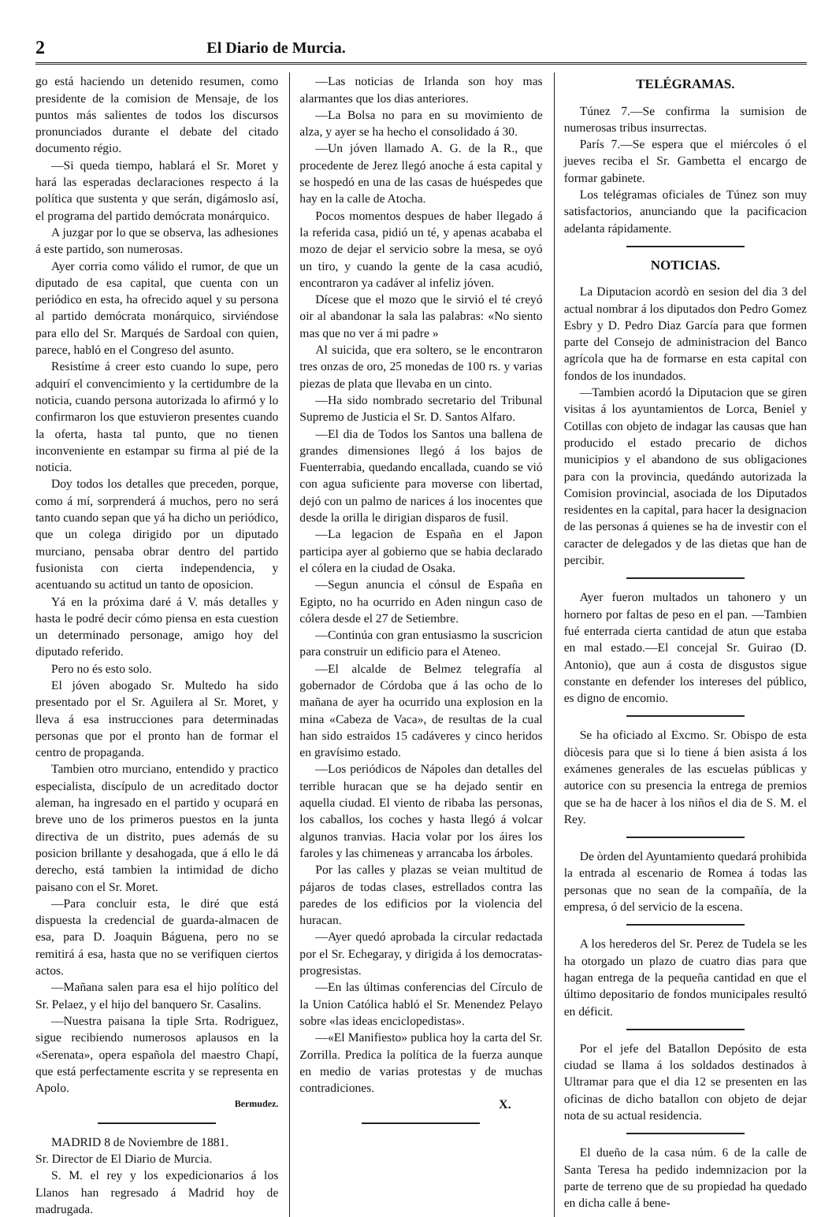2 El Diario de Murcia.
go está haciendo un detenido resumen, como presidente de la comision de Mensaje, de los puntos más salientes de todos los discursos pronunciados durante el debate del citado documento régio.
—Si queda tiempo, hablará el Sr. Moret y hará las esperadas declaraciones respecto á la política que sustenta y que serán, digámoslo así, el programa del partido demócrata monárquico.
A juzgar por lo que se observa, las adhesiones á este partido, son numerosas.
Ayer corria como válido el rumor, de que un diputado de esa capital, que cuenta con un periódico en esta, ha ofrecido aquel y su persona al partido demócrata monárquico, sirviéndose para ello del Sr. Marqués de Sardoal con quien, parece, habló en el Congreso del asunto.
Resistíme á creer esto cuando lo supe, pero adquirí el convencimiento y la certidumbre de la noticia, cuando persona autorizada lo afirmó y lo confirmaron los que estuvieron presentes cuando la oferta, hasta tal punto, que no tienen inconveniente en estampar su firma al pié de la noticia.
Doy todos los detalles que preceden, porque, como á mí, sorprenderá á muchos, pero no será tanto cuando sepan que yá ha dicho un periódico, que un colega dirigido por un diputado murciano, pensaba obrar dentro del partido fusionista con cierta independencia, y acentuando su actitud un tanto de oposicion.
Yá en la próxima daré á V. más detalles y hasta le podré decir cómo piensa en esta cuestion un determinado personage, amigo hoy del diputado referido.
Pero no és esto solo.
El jóven abogado Sr. Multedo ha sido presentado por el Sr. Aguilera al Sr. Moret, y lleva á esa instrucciones para determinadas personas que por el pronto han de formar el centro de propaganda.
Tambien otro murciano, entendido y practico especialista, discípulo de un acreditado doctor aleman, ha ingresado en el partido y ocupará en breve uno de los primeros puestos en la junta directiva de un distrito, pues además de su posicion brillante y desahogada, que á ello le dá derecho, está tambien la intimidad de dicho paisano con el Sr. Moret.
—Para concluir esta, le diré que está dispuesta la credencial de guarda-almacen de esa, para D. Joaquin Báguena, pero no se remitirá á esa, hasta que no se verifiquen ciertos actos.
—Mañana salen para esa el hijo político del Sr. Pelaez, y el hijo del banquero Sr. Casalins.
—Nuestra paisana la tiple Srta. Rodriguez, sigue recibiendo numerosos aplausos en la «Serenata», opera española del maestro Chapí, que está perfectamente escrita y se representa en Apolo.
Bermudez.
MADRID 8 de Noviembre de 1881.
Sr. Director de El Diario de Murcia.
S. M. el rey y los expedicionarios á los Llanos han regresado á Madrid hoy de madrugada.
—Las noticias de Irlanda son hoy mas alarmantes que los dias anteriores.
—La Bolsa no para en su movimiento de alza, y ayer se ha hecho el consolidado á 30.
—Un jóven llamado A. G. de la R., que procedente de Jerez llegó anoche á esta capital y se hospedó en una de las casas de huéspedes que hay en la calle de Atocha.
Pocos momentos despues de haber llegado á la referida casa, pidió un té, y apenas acababa el mozo de dejar el servicio sobre la mesa, se oyó un tiro, y cuando la gente de la casa acudió, encontraron ya cadáver al infeliz jóven.
Dícese que el mozo que le sirvió el té creyó oir al abandonar la sala las palabras: «No siento mas que no ver á mi padre »
Al suicida, que era soltero, se le encontraron tres onzas de oro, 25 monedas de 100 rs. y varias piezas de plata que llevaba en un cinto.
—Ha sido nombrado secretario del Tribunal Supremo de Justicia el Sr. D. Santos Alfaro.
—El dia de Todos los Santos una ballena de grandes dimensiones llegó á los bajos de Fuenterrabia, quedando encallada, cuando se vió con agua suficiente para moverse con libertad, dejó con un palmo de narices á los inocentes que desde la orilla le dirigian disparos de fusil.
—La legacion de España en el Japon participa ayer al gobierno que se habia declarado el cólera en la ciudad de Osaka.
—Segun anuncia el cónsul de España en Egipto, no ha ocurrido en Aden ningun caso de cólera desde el 27 de Setiembre.
—Continúa con gran entusiasmo la suscricion para construir un edificio para el Ateneo.
—El alcalde de Belmez telegrafía al gobernador de Córdoba que á las ocho de lo mañana de ayer ha ocurrido una explosion en la mina «Cabeza de Vaca», de resultas de la cual han sido estraidos 15 cadáveres y cinco heridos en gravísimo estado.
—Los periódicos de Nápoles dan detalles del terrible huracan que se ha dejado sentir en aquella ciudad. El viento de ribaba las personas, los caballos, los coches y hasta llegó á volcar algunos tranvias. Hacia volar por los áires los faroles y las chimeneas y arrancaba los árboles.
Por las calles y plazas se veian multitud de pájaros de todas clases, estrellados contra las paredes de los edificios por la violencia del huracan.
—Ayer quedó aprobada la circular redactada por el Sr. Echegaray, y dirigida á los democratas-progresistas.
—En las últimas conferencias del Círculo de la Union Católica habló el Sr. Menendez Pelayo sobre «las ideas enciclopedistas».
—«El Manifiesto» publica hoy la carta del Sr. Zorrilla. Predica la política de la fuerza aunque en medio de varias protestas y de muchas contradiciones.
X.
TELÉGRAMAS.
Túnez 7.—Se confirma la sumision de numerosas tribus insurrectas.
París 7.—Se espera que el miércoles ó el jueves reciba el Sr. Gambetta el encargo de formar gabinete.
Los telégramas oficiales de Túnez son muy satisfactorios, anunciando que la pacificacion adelanta rápidamente.
NOTICIAS.
La Diputacion acordò en sesion del dia 3 del actual nombrar á los diputados don Pedro Gomez Esbry y D. Pedro Diaz García para que formen parte del Consejo de administracion del Banco agrícola que ha de formarse en esta capital con fondos de los inundados.
—Tambien acordó la Diputacion que se giren visitas á los ayuntamientos de Lorca, Beniel y Cotillas con objeto de indagar las causas que han producido el estado precario de dichos municipios y el abandono de sus obligaciones para con la provincia, quedándo autorizada la Comision provincial, asociada de los Diputados residentes en la capital, para hacer la designacion de las personas á quienes se ha de investir con el caracter de delegados y de las dietas que han de percibir.
Ayer fueron multados un tahonero y un hornero por faltas de peso en el pan. —Tambien fué enterrada cierta cantidad de atun que estaba en mal estado.—El concejal Sr. Guirao (D. Antonio), que aun á costa de disgustos sigue constante en defender los intereses del público, es digno de encomio.
Se ha oficiado al Excmo. Sr. Obispo de esta diòcesis para que si lo tiene á bien asista á los exámenes generales de las escuelas públicas y autorice con su presencia la entrega de premios que se ha de hacer à los niños el dia de S. M. el Rey.
De òrden del Ayuntamiento quedará prohibida la entrada al escenario de Romea á todas las personas que no sean de la compañía, de la empresa, ó del servicio de la escena.
A los herederos del Sr. Perez de Tudela se les ha otorgado un plazo de cuatro dias para que hagan entrega de la pequeña cantidad en que el último depositario de fondos municipales resultó en déficit.
Por el jefe del Batallon Depósito de esta ciudad se llama á los soldados destinados à Ultramar para que el dia 12 se presenten en las oficinas de dicho batallon con objeto de dejar nota de su actual residencia.
El dueño de la casa núm. 6 de la calle de Santa Teresa ha pedido indemnizacion por la parte de terreno que de su propiedad ha quedado en dicha calle á bene-